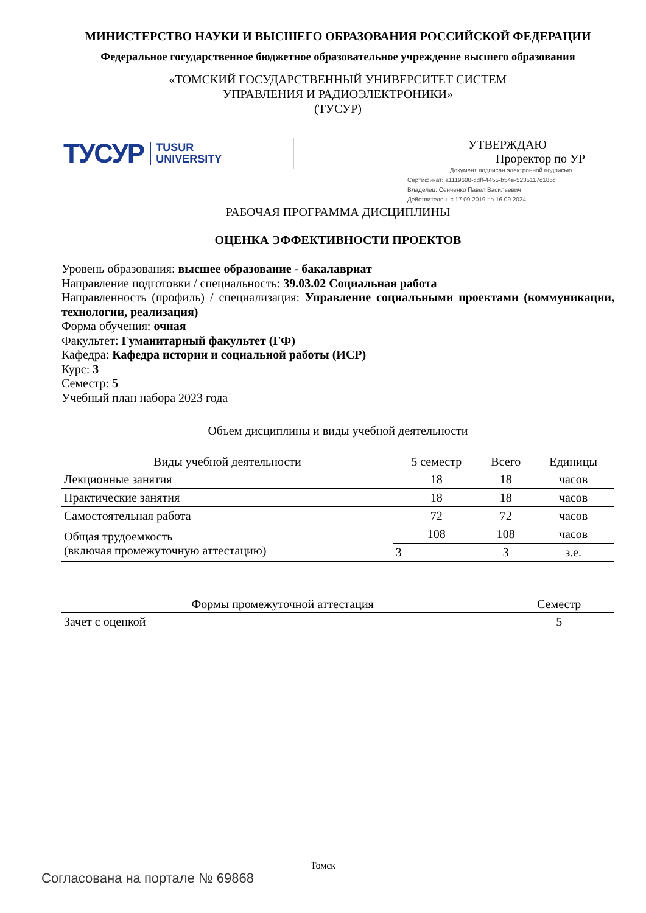МИНИСТЕРСТВО НАУКИ И ВЫСШЕГО ОБРАЗОВАНИЯ РОССИЙСКОЙ ФЕДЕРАЦИИ
Федеральное государственное бюджетное образовательное учреждение высшего образования
«ТОМСКИЙ ГОСУДАРСТВЕННЫЙ УНИВЕРСИТЕТ СИСТЕМ
УПРАВЛЕНИЯ И РАДИОЭЛЕКТРОНИКИ»
(ТУСУР)
ТУСУР TUSUR
UNIVERSITY
УТВЕРЖДАЮ
Проректор по УР
Документ подписан электронной подписью
Сертификат: a1119608-cdff-4455-b54e-5235117c185c
Владелец: Сенченко Павел Васильевич
Действителен: с 17.09.2019 по 16.09.2024
РАБОЧАЯ ПРОГРАММА ДИСЦИПЛИНЫ
ОЦЕНКА ЭФФЕКТИВНОСТИ ПРОЕКТОВ
Уровень образования: высшее образование - бакалавриат
Направление подготовки / специальность: 39.03.02 Социальная работа
Направленность (профиль) / специализация: Управление социальными проектами (коммуникации, технологии, реализация)
Форма обучения: очная
Факультет: Гуманитарный факультет (ГФ)
Кафедра: Кафедра истории и социальной работы (ИСР)
Курс: 3
Семестр: 5
Учебный план набора 2023 года
Объем дисциплины и виды учебной деятельности
| Виды учебной деятельности | 5 семестр | Всего | Единицы |
| --- | --- | --- | --- |
| Лекционные занятия | 18 | 18 | часов |
| Практические занятия | 18 | 18 | часов |
| Самостоятельная работа | 72 | 72 | часов |
| Общая трудоемкость (включая промежуточную аттестацию) | 108 | 108 | часов |
| | 3 | 3 | з.е. |
| Формы промежуточной аттестация | Семестр |
| --- | --- |
| Зачет с оценкой | 5 |
Томск
Согласована на портале № 69868